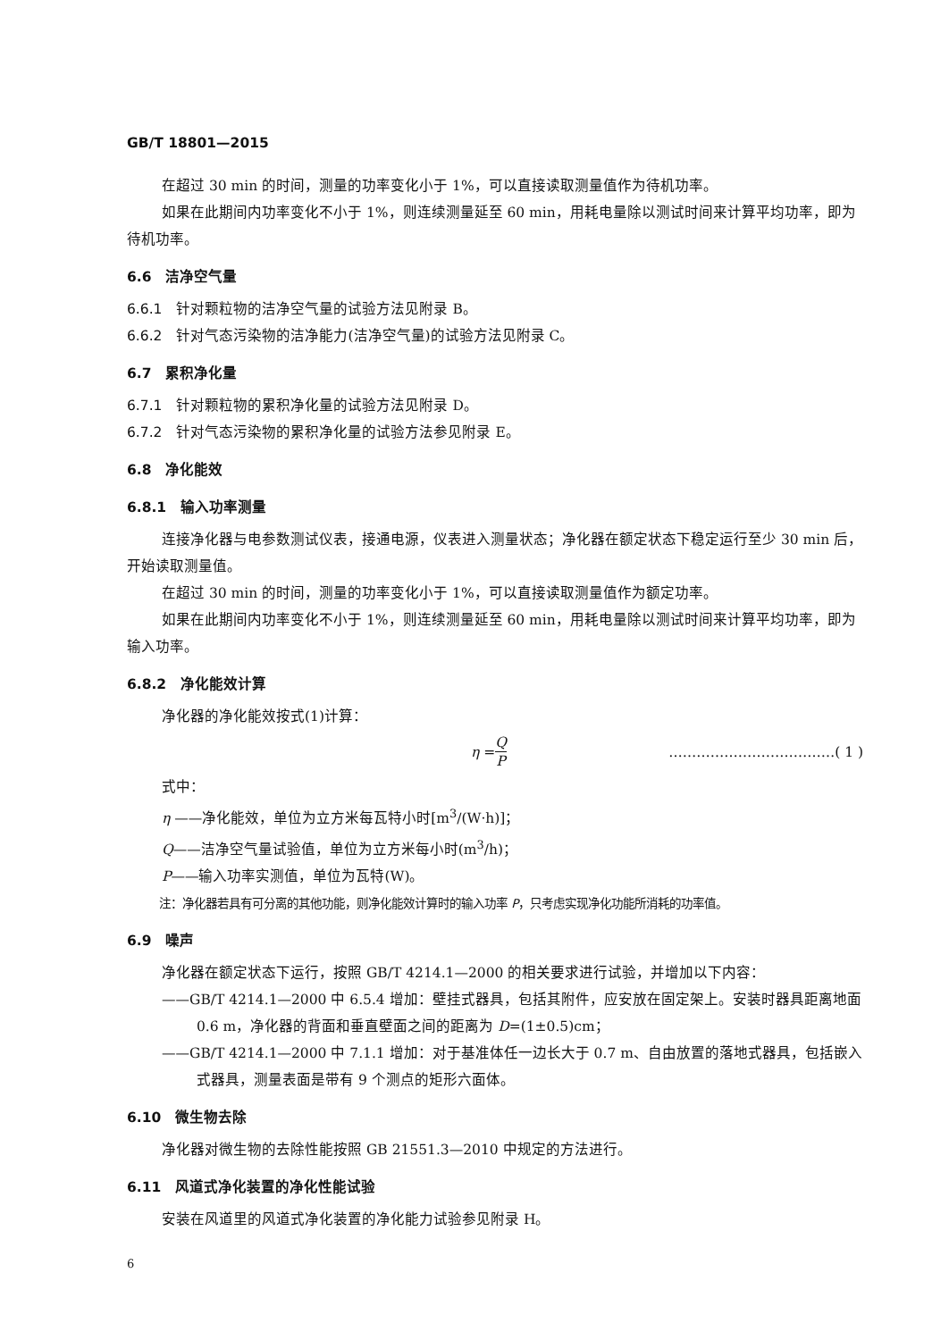GB/T 18801—2015
在超过 30 min 的时间，测量的功率变化小于 1%，可以直接读取测量值作为待机功率。
如果在此期间内功率变化不小于 1%，则连续测量延至 60 min，用耗电量除以测试时间来计算平均功率，即为待机功率。
6.6　洁净空气量
6.6.1　针对颗粒物的洁净空气量的试验方法见附录 B。
6.6.2　针对气态污染物的洁净能力(洁净空气量)的试验方法见附录 C。
6.7　累积净化量
6.7.1　针对颗粒物的累积净化量的试验方法见附录 D。
6.7.2　针对气态污染物的累积净化量的试验方法参见附录 E。
6.8　净化能效
6.8.1　输入功率测量
连接净化器与电参数测试仪表，接通电源，仪表进入测量状态；净化器在额定状态下稳定运行至少 30 min 后，开始读取测量值。
在超过 30 min 的时间，测量的功率变化小于 1%，可以直接读取测量值作为额定功率。
如果在此期间内功率变化不小于 1%，则连续测量延至 60 min，用耗电量除以测试时间来计算平均功率，即为输入功率。
6.8.2　净化能效计算
净化器的净化能效按式(1)计算：
η = Q P ………………………………( 1 )
式中：
η ——净化能效，单位为立方米每瓦特小时[m<sup>3</sup>/(W·h)]；
Q——洁净空气量试验值，单位为立方米每小时(m<sup>3</sup>/h)；
P——输入功率实测值，单位为瓦特(W)。
注：净化器若具有可分离的其他功能，则净化能效计算时的输入功率 P，只考虑实现净化功能所消耗的功率值。
6.9　噪声
净化器在额定状态下运行，按照 GB/T 4214.1—2000 的相关要求进行试验，并增加以下内容：
——GB/T 4214.1—2000 中 6.5.4 增加：壁挂式器具，包括其附件，应安放在固定架上。安装时器具距离地面 0.6 m，净化器的背面和垂直壁面之间的距离为 D=(1±0.5)cm；
——GB/T 4214.1—2000 中 7.1.1 增加：对于基准体任一边长大于 0.7 m、自由放置的落地式器具，包括嵌入式器具，测量表面是带有 9 个测点的矩形六面体。
6.10　微生物去除
净化器对微生物的去除性能按照 GB 21551.3—2010 中规定的方法进行。
6.11　风道式净化装置的净化性能试验
安装在风道里的风道式净化装置的净化能力试验参见附录 H。
6